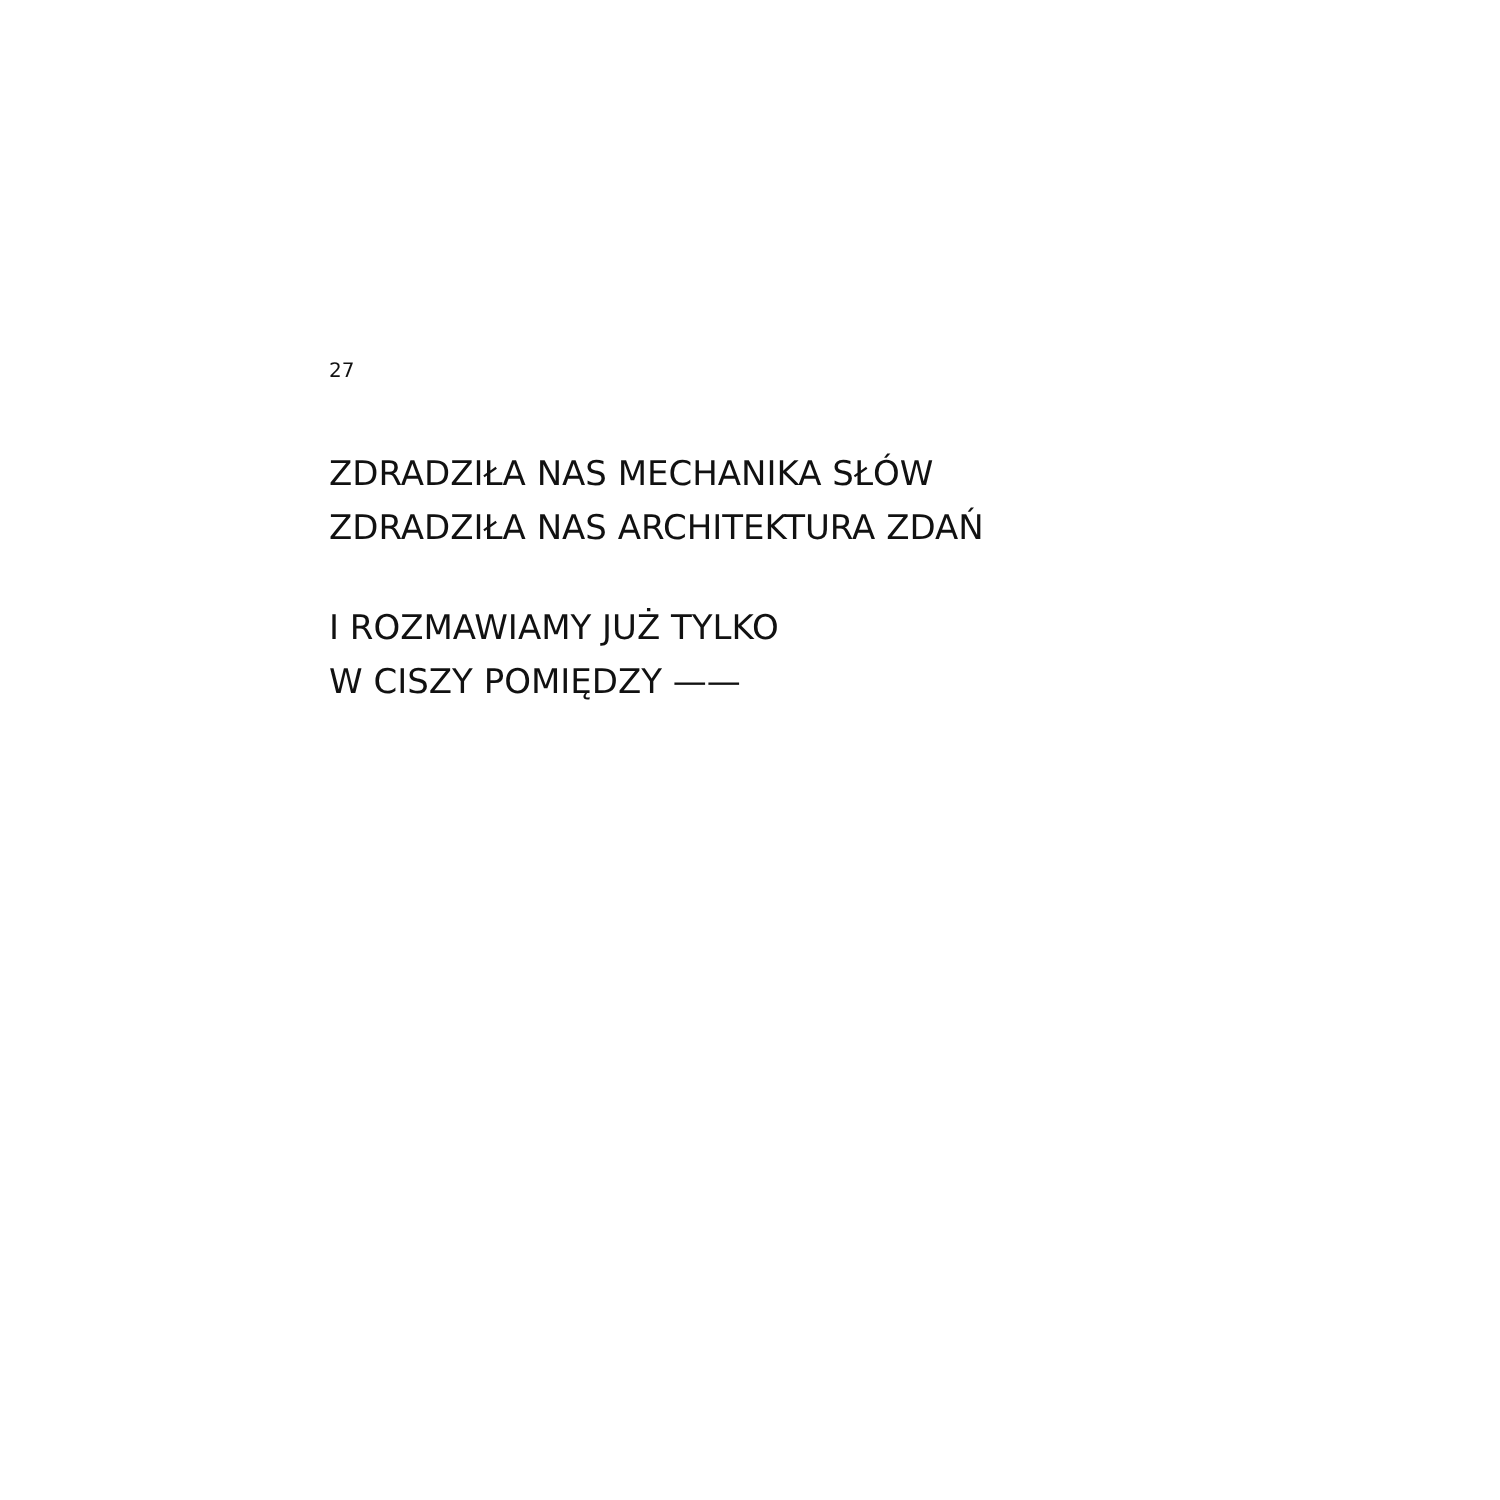27
ZDRADZIŁA NAS MECHANIKA SŁÓW
ZDRADZIŁA NAS ARCHITEKTURA ZDAŃ
I ROZMAWIAMY JUŻ TYLKO
W CISZY POMIĘDZY ——